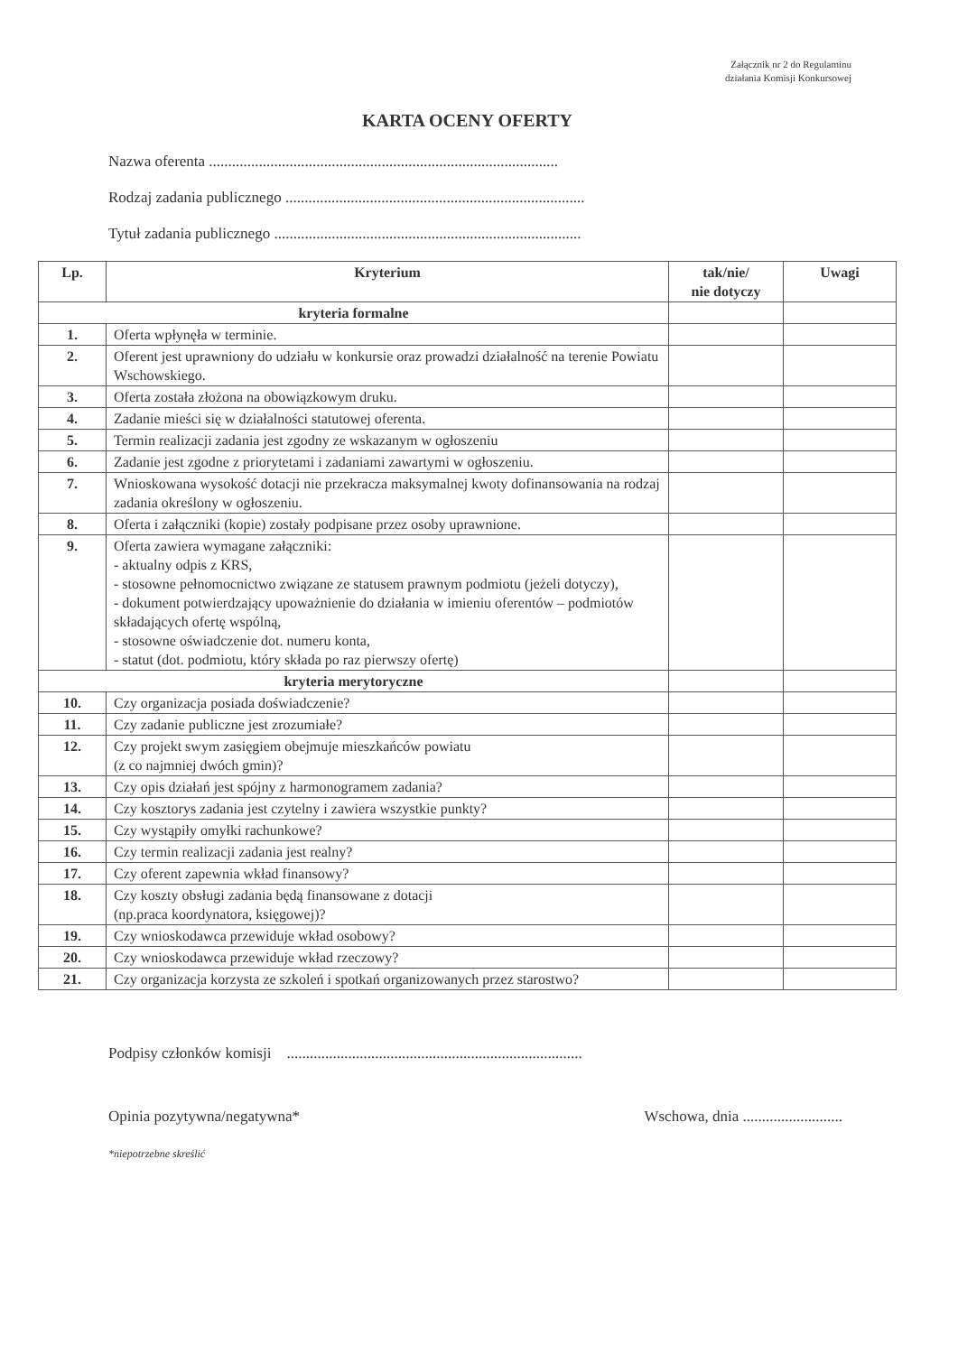Załącznik nr 2 do Regulaminu
działania Komisji Konkursowej
KARTA OCENY OFERTY
Nazwa oferenta ...........................................................................................
Rodzaj zadania publicznego ..............................................................................
Tytuł zadania publicznego ................................................................................
| Lp. | Kryterium | tak/nie/ nie dotyczy | Uwagi |
| --- | --- | --- | --- |
| kryteria formalne | | | |
| 1. | Oferta wpłynęła w terminie. | | |
| 2. | Oferent jest uprawniony do udziału w konkursie oraz prowadzi działalność na terenie Powiatu Wschowskiego. | | |
| 3. | Oferta została złożona na obowiązkowym druku. | | |
| 4. | Zadanie mieści się w działalności statutowej oferenta. | | |
| 5. | Termin realizacji zadania jest zgodny ze wskazanym w ogłoszeniu | | |
| 6. | Zadanie jest zgodne z priorytetami i zadaniami zawartymi w ogłoszeniu. | | |
| 7. | Wnioskowana wysokość dotacji nie przekracza maksymalnej kwoty dofinansowania na rodzaj zadania określony w ogłoszeniu. | | |
| 8. | Oferta i załączniki (kopie) zostały podpisane przez osoby uprawnione. | | |
| 9. | Oferta zawiera wymagane załączniki: - aktualny odpis z KRS, - stosowne pełnomocnictwo związane ze statusem prawnym podmiotu (jeżeli dotyczy), - dokument potwierdzający upoważnienie do działania w imieniu oferentów – podmiotów składających ofertę wspólną, - stosowne oświadczenie dot. numeru konta, - statut (dot. podmiotu, który składa po raz pierwszy ofertę) | | |
| kryteria merytoryczne | | | |
| 10. | Czy organizacja posiada doświadczenie? | | |
| 11. | Czy zadanie publiczne jest zrozumiałe? | | |
| 12. | Czy projekt swym zasięgiem obejmuje mieszkańców powiatu (z co najmniej dwóch gmin)? | | |
| 13. | Czy opis działań jest spójny z harmonogramem zadania? | | |
| 14. | Czy kosztorys zadania jest czytelny i zawiera wszystkie punkty? | | |
| 15. | Czy wystąpiły omyłki rachunkowe? | | |
| 16. | Czy termin realizacji zadania jest realny? | | |
| 17. | Czy oferent zapewnia wkład finansowy? | | |
| 18. | Czy koszty obsługi zadania będą finansowane z dotacji (np.praca koordynatora, księgowej)? | | |
| 19. | Czy wnioskodawca przewiduje wkład osobowy? | | |
| 20. | Czy wnioskodawca przewiduje wkład rzeczowy? | | |
| 21. | Czy organizacja korzysta ze szkoleń i spotkań organizowanych przez starostwo? | | |
Podpisy członków komisji .............................................................................
Opinia pozytywna/negatywna* Wschowa, dnia ..........................
*niepotrzebne skreślić